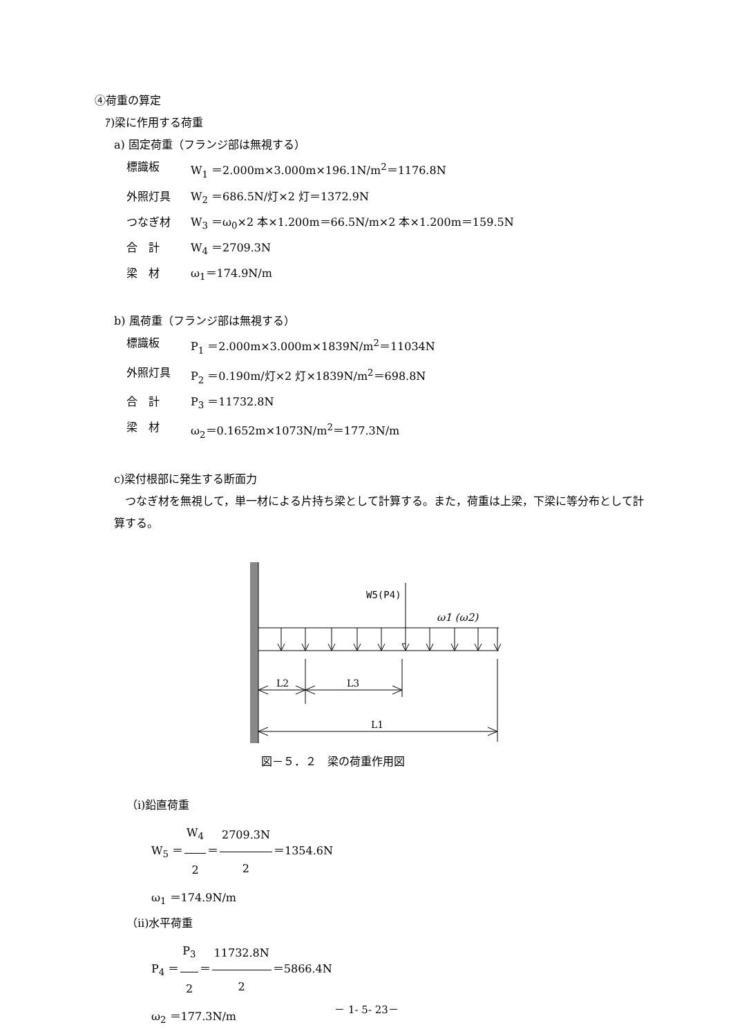④荷重の算定
ｱ)梁に作用する荷重
a) 固定荷重（フランジ部は無視する）
標識板 W<sub>1</sub> ＝2.000m×3.000m×196.1N/m<sup>2</sup>＝1176.8N
外照灯具 W<sub>2</sub> ＝686.5N/灯×2 灯＝1372.9N
つなぎ材 W<sub>3</sub> ＝ω<sub>0</sub>×2 本×1.200m＝66.5N/m×2 本×1.200m＝159.5N
合　計 W<sub>4</sub> ＝2709.3N
梁　材 ω<sub>1</sub>＝174.9N/m
b) 風荷重（フランジ部は無視する）
標識板 P<sub>1</sub> ＝2.000m×3.000m×1839N/m<sup>2</sup>＝11034N
外照灯具 P<sub>2</sub> ＝0.190m/灯×2 灯×1839N/m<sup>2</sup>＝698.8N
合　計 P<sub>3</sub> ＝11732.8N
梁　材 ω<sub>2</sub>＝0.1652m×1073N/m<sup>2</sup>＝177.3N/m
c)梁付根部に発生する断面力
　つなぎ材を無視して，単一材による片持ち梁として計算する。また，荷重は上梁，下梁に等分布として計算する。
W5(P4)
ω1 (ω2)
L2
L3
L1
図－５．２　梁の荷重作用図
（ⅰ)鉛直荷重
W<sub>5</sub> ＝W<sub>4</sub> 2＝2709.3N 2＝1354.6N
ω<sub>1</sub> ＝174.9N/m
（ⅱ)水平荷重
P<sub>4</sub> ＝P<sub>3</sub> 2＝11732.8N 2＝5866.4N
ω<sub>2</sub> ＝177.3N/m
－ 1- 5- 23－